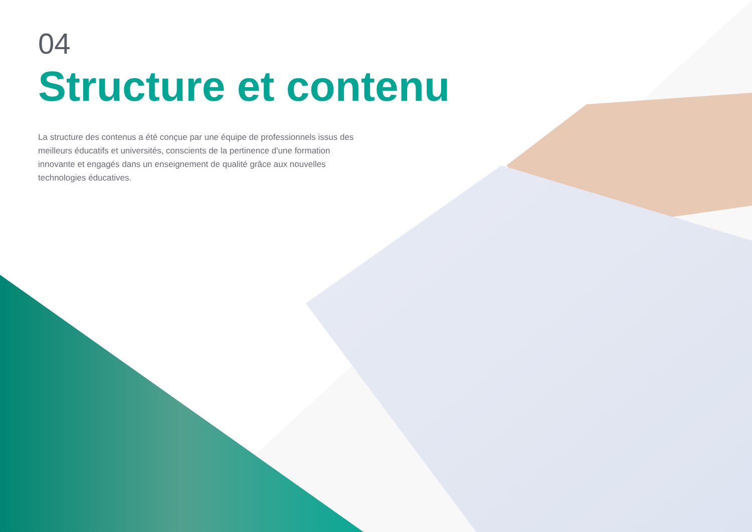04
Structure et contenu
La structure des contenus a été conçue par une équipe de professionnels issus des meilleurs éducatifs et universités, conscients de la pertinence d'une formation innovante et engagés dans un enseignement de qualité grâce aux nouvelles technologies éducatives.